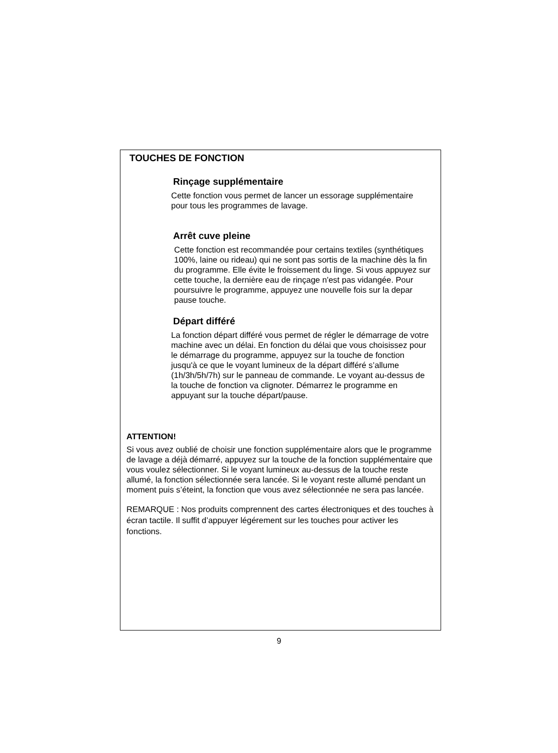TOUCHES DE FONCTION
Rinçage supplémentaire
Cette fonction vous permet de lancer un essorage supplémentaire pour tous les programmes de lavage.
Arrêt cuve pleine
Cette fonction est recommandée pour certains textiles (synthétiques 100%, laine ou rideau) qui ne sont pas sortis de la machine dès la fin du programme. Elle évite le froissement du linge. Si vous appuyez sur cette touche, la dernière eau de rinçage n'est pas vidangée. Pour poursuivre le programme, appuyez une nouvelle fois sur la depar pause touche.
Départ différé
La fonction départ différé vous permet de régler le démarrage de votre machine avec un délai. En fonction du délai que vous choisissez pour le démarrage du programme, appuyez sur la touche de fonction jusqu'à ce que le voyant lumineux de la départ différé s’allume (1h/3h/5h/7h) sur le panneau de commande. Le voyant au-dessus de la touche de fonction va clignoter. Démarrez le programme en appuyant sur la touche départ/pause.
ATTENTION!
Si vous avez oublié de choisir une fonction supplémentaire alors que le programme de lavage a déjà démarré, appuyez sur la touche de la fonction supplémentaire que vous voulez sélectionner. Si le voyant lumineux au-dessus de la touche reste allumé, la fonction sélectionnée sera lancée. Si le voyant reste allumé pendant un moment puis s’éteint, la fonction que vous avez sélectionnée ne sera pas lancée.
REMARQUE : Nos produits comprennent des cartes électroniques et des touches à écran tactile. Il suffit d’appuyer légérement sur les touches pour activer les fonctions.
9